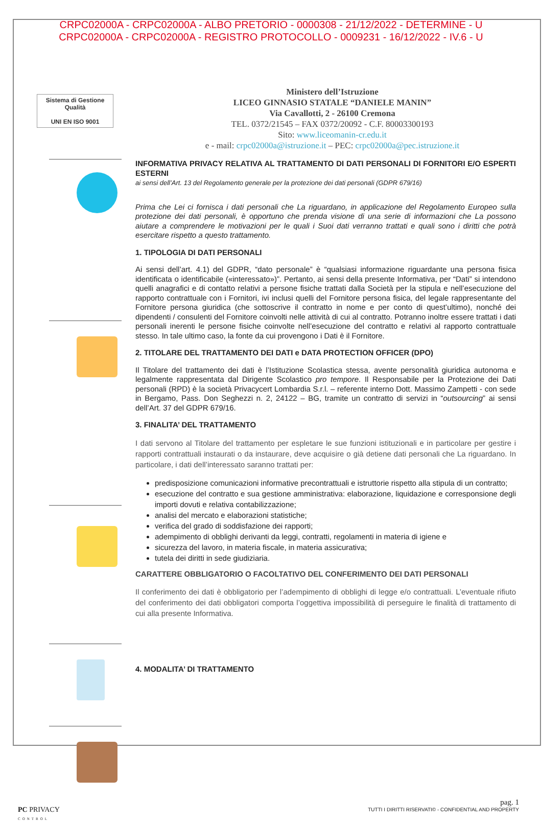CRPC02000A - CRPC02000A - ALBO PRETORIO - 0000308 - 21/12/2022 - DETERMINE - U
CRPC02000A - CRPC02000A - REGISTRO PROTOCOLLO - 0009231 - 16/12/2022 - IV.6 - U
Sistema di Gestione
Qualità
UNI EN ISO 9001
Ministero dell’Istruzione
LICEO GINNASIO STATALE “DANIELE MANIN”
Via Cavallotti, 2 - 26100 Cremona
TEL. 0372/21545 – FAX 0372/20092 - C.F. 80003300193
Sito: www.liceomanin-cr.edu.it
e - mail: crpc02000a@istruzione.it – PEC: crpc02000a@pec.istruzione.it
INFORMATIVA PRIVACY RELATIVA AL TRATTAMENTO DI DATI PERSONALI DI FORNITORI E/O ESPERTI ESTERNI
ai sensi dell’Art. 13 del Regolamento generale per la protezione dei dati personali (GDPR 679/16)
Prima che Lei ci fornisca i dati personali che La riguardano, in applicazione del Regolamento Europeo sulla protezione dei dati personali, è opportuno che prenda visione di una serie di informazioni che La possono aiutare a comprendere le motivazioni per le quali i Suoi dati verranno trattati e quali sono i diritti che potrà esercitare rispetto a questo trattamento.
1. TIPOLOGIA DI DATI PERSONALI
Ai sensi dell’art. 4.1) del GDPR, “dato personale” è “qualsiasi informazione riguardante una persona fisica identificata o identificabile («interessato»)”. Pertanto, ai sensi della presente Informativa, per “Dati” si intendono quelli anagrafici e di contatto relativi a persone fisiche trattati dalla Società per la stipula e nell’esecuzione del rapporto contrattuale con i Fornitori, ivi inclusi quelli del Fornitore persona fisica, del legale rappresentante del Fornitore persona giuridica (che sottoscrive il contratto in nome e per conto di quest’ultimo), nonché dei dipendenti / consulenti del Fornitore coinvolti nelle attività di cui al contratto. Potranno inoltre essere trattati i dati personali inerenti le persone fisiche coinvolte nell’esecuzione del contratto e relativi al rapporto contrattuale stesso. In tale ultimo caso, la fonte da cui provengono i Dati è il Fornitore.
2. TITOLARE DEL TRATTAMENTO DEI DATI e DATA PROTECTION OFFICER (DPO)
Il Titolare del trattamento dei dati è l’Istituzione Scolastica stessa, avente personalità giuridica autonoma e legalmente rappresentata dal Dirigente Scolastico pro tempore. Il Responsabile per la Protezione dei Dati personali (RPD) è la società Privacycert Lombardia S.r.l. – referente interno Dott. Massimo Zampetti - con sede in Bergamo, Pass. Don Seghezzi n. 2, 24122 – BG, tramite un contratto di servizi in “outsourcing” ai sensi dell’Art. 37 del GDPR 679/16.
3. FINALITA’ DEL TRATTAMENTO
I dati servono al Titolare del trattamento per espletare le sue funzioni istituzionali e in particolare per gestire i rapporti contrattuali instaurati o da instaurare, deve acquisire o già detiene dati personali che La riguardano. In particolare, i dati dell’interessato saranno trattati per:
predisposizione comunicazioni informative precontrattuali e istruttorie rispetto alla stipula di un contratto;
esecuzione del contratto e sua gestione amministrativa: elaborazione, liquidazione e corresponsione degli importi dovuti e relativa contabilizzazione;
analisi del mercato e elaborazioni statistiche;
verifica del grado di soddisfazione dei rapporti;
adempimento di obblighi derivanti da leggi, contratti, regolamenti in materia di igiene e
sicurezza del lavoro, in materia fiscale, in materia assicurativa;
tutela dei diritti in sede giudiziaria.
CARATTERE OBBLIGATORIO O FACOLTATIVO DEL CONFERIMENTO DEI DATI PERSONALI
Il conferimento dei dati è obbligatorio per l’adempimento di obblighi di legge e/o contrattuali. L’eventuale rifiuto del conferimento dei dati obbligatori comporta l’oggettiva impossibilità di perseguire le finalità di trattamento di cui alla presente Informativa.
4. MODALITA’ DI TRATTAMENTO
PC PRIVACY
CONTROL
pag. 1
TUTTI I DIRITTI RISERVATI© - CONFIDENTIAL AND PROPERTY